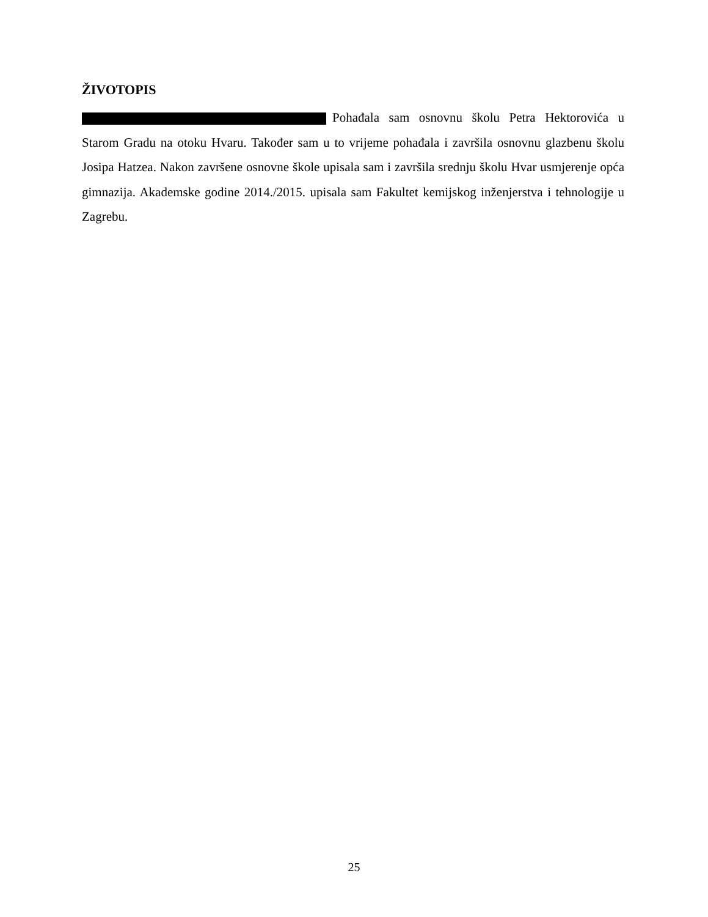ŽIVOTOPIS
Pohađala sam osnovnu školu Petra Hektorovića u Starom Gradu na otoku Hvaru. Također sam u to vrijeme pohađala i završila osnovnu glazbenu školu Josipa Hatzea. Nakon završene osnovne škole upisala sam i završila srednju školu Hvar usmjerenje opća gimnazija. Akademske godine 2014./2015. upisala sam Fakultet kemijskog inženjerstva i tehnologije u Zagrebu.
25